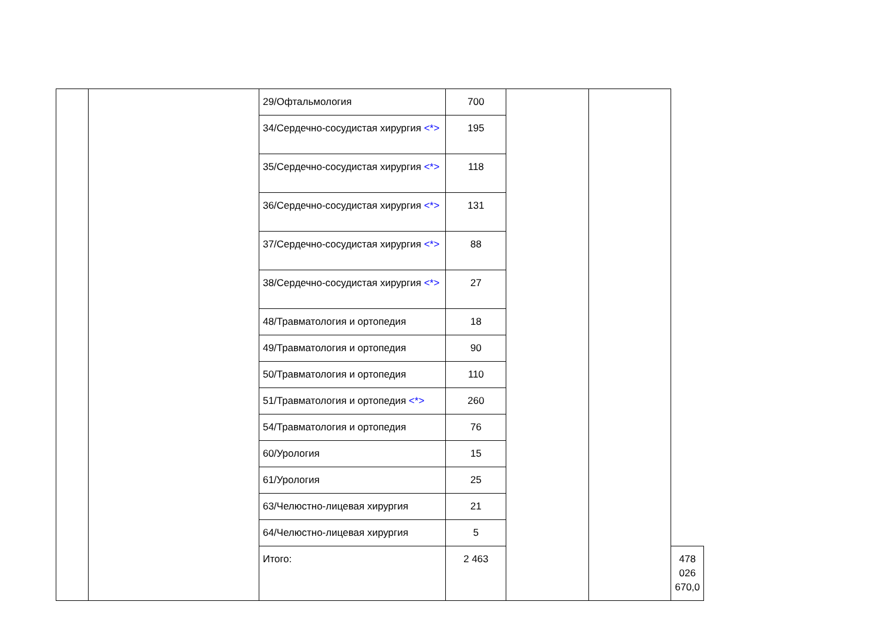| | | 29/Офтальмология | 700 | | | |
| | | 34/Сердечно-сосудистая хирургия <*> | 195 | | | |
| | | 35/Сердечно-сосудистая хирургия <*> | 118 | | | |
| | | 36/Сердечно-сосудистая хирургия <*> | 131 | | | |
| | | 37/Сердечно-сосудистая хирургия <*> | 88 | | | |
| | | 38/Сердечно-сосудистая хирургия <*> | 27 | | | |
| | | 48/Травматология и ортопедия | 18 | | | |
| | | 49/Травматология и ортопедия | 90 | | | |
| | | 50/Травматология и ортопедия | 110 | | | |
| | | 51/Травматология и ортопедия <*> | 260 | | | |
| | | 54/Травматология и ортопедия | 76 | | | |
| | | 60/Урология | 15 | | | |
| | | 61/Урология | 25 | | | |
| | | 63/Челюстно-лицевая хирургия | 21 | | | |
| | | 64/Челюстно-лицевая хирургия | 5 | | | |
| | | Итого: | 2 463 | | | 478 026 670,0 |